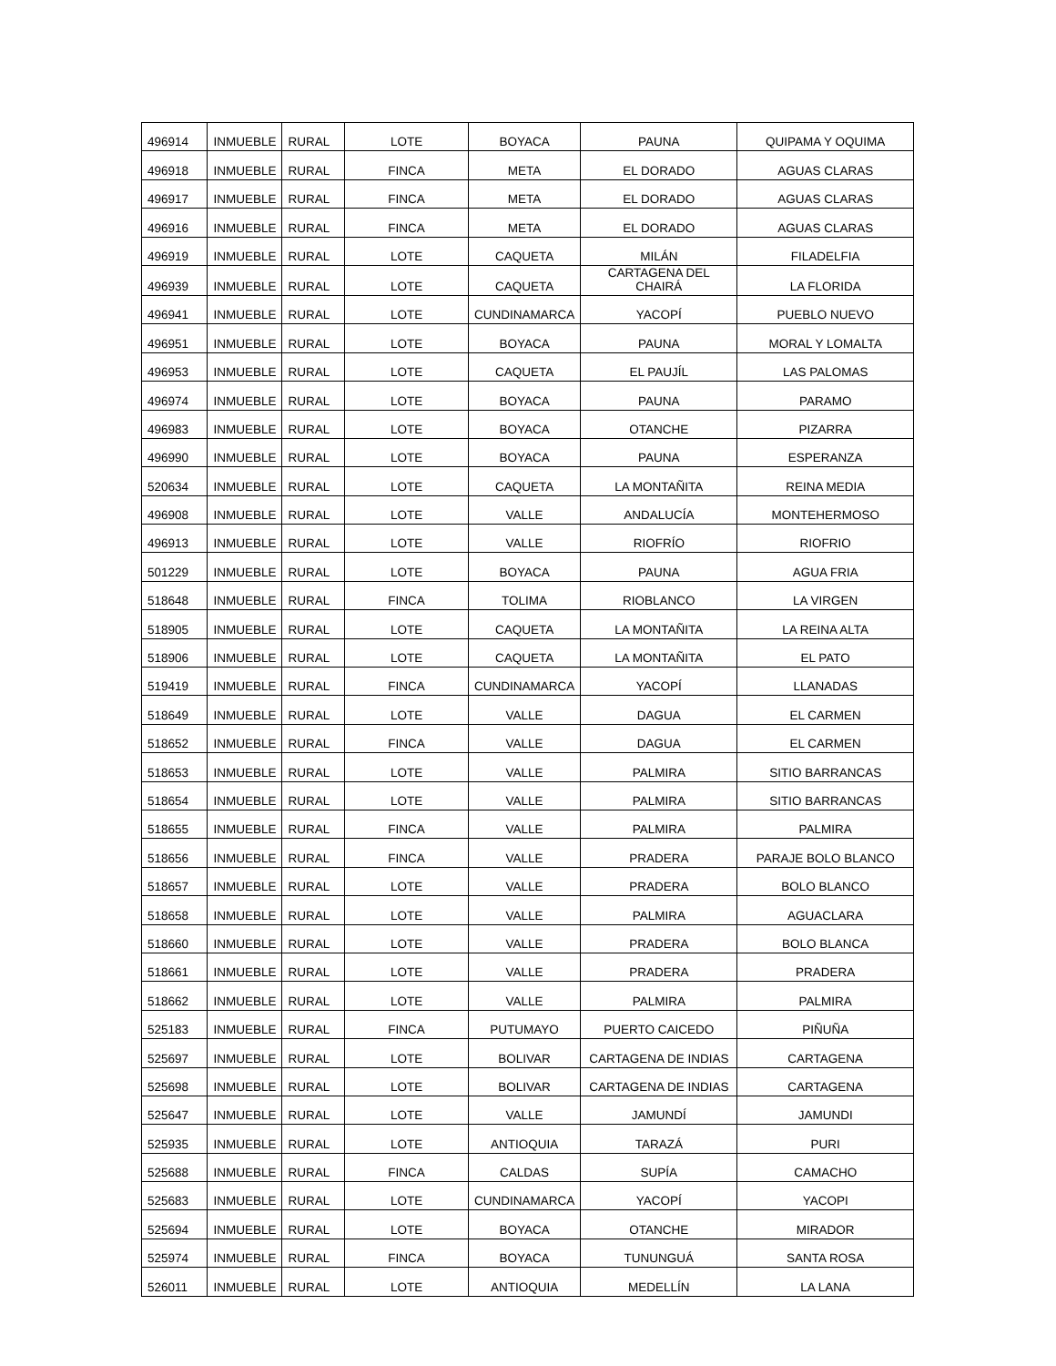| 496914 | INMUEBLE | RURAL | LOTE | BOYACA | PAUNA | QUIPAMA Y OQUIMA |
| 496918 | INMUEBLE | RURAL | FINCA | META | EL DORADO | AGUAS CLARAS |
| 496917 | INMUEBLE | RURAL | FINCA | META | EL DORADO | AGUAS CLARAS |
| 496916 | INMUEBLE | RURAL | FINCA | META | EL DORADO | AGUAS CLARAS |
| 496919 | INMUEBLE | RURAL | LOTE | CAQUETA | MILÁN | FILADELFIA |
| 496939 | INMUEBLE | RURAL | LOTE | CAQUETA | CARTAGENA DEL CHAIRÁ | LA FLORIDA |
| 496941 | INMUEBLE | RURAL | LOTE | CUNDINAMARCA | YACOPÍ | PUEBLO NUEVO |
| 496951 | INMUEBLE | RURAL | LOTE | BOYACA | PAUNA | MORAL Y LOMALTA |
| 496953 | INMUEBLE | RURAL | LOTE | CAQUETA | EL PAUJÍL | LAS PALOMAS |
| 496974 | INMUEBLE | RURAL | LOTE | BOYACA | PAUNA | PARAMO |
| 496983 | INMUEBLE | RURAL | LOTE | BOYACA | OTANCHE | PIZARRA |
| 496990 | INMUEBLE | RURAL | LOTE | BOYACA | PAUNA | ESPERANZA |
| 520634 | INMUEBLE | RURAL | LOTE | CAQUETA | LA MONTAÑITA | REINA MEDIA |
| 496908 | INMUEBLE | RURAL | LOTE | VALLE | ANDALUCÍA | MONTEHERMOSO |
| 496913 | INMUEBLE | RURAL | LOTE | VALLE | RIOFRÍO | RIOFRIO |
| 501229 | INMUEBLE | RURAL | LOTE | BOYACA | PAUNA | AGUA FRIA |
| 518648 | INMUEBLE | RURAL | FINCA | TOLIMA | RIOBLANCO | LA VIRGEN |
| 518905 | INMUEBLE | RURAL | LOTE | CAQUETA | LA MONTAÑITA | LA REINA ALTA |
| 518906 | INMUEBLE | RURAL | LOTE | CAQUETA | LA MONTAÑITA | EL PATO |
| 519419 | INMUEBLE | RURAL | FINCA | CUNDINAMARCA | YACOPÍ | LLANADAS |
| 518649 | INMUEBLE | RURAL | LOTE | VALLE | DAGUA | EL CARMEN |
| 518652 | INMUEBLE | RURAL | FINCA | VALLE | DAGUA | EL CARMEN |
| 518653 | INMUEBLE | RURAL | LOTE | VALLE | PALMIRA | SITIO BARRANCAS |
| 518654 | INMUEBLE | RURAL | LOTE | VALLE | PALMIRA | SITIO BARRANCAS |
| 518655 | INMUEBLE | RURAL | FINCA | VALLE | PALMIRA | PALMIRA |
| 518656 | INMUEBLE | RURAL | FINCA | VALLE | PRADERA | PARAJE BOLO BLANCO |
| 518657 | INMUEBLE | RURAL | LOTE | VALLE | PRADERA | BOLO BLANCO |
| 518658 | INMUEBLE | RURAL | LOTE | VALLE | PALMIRA | AGUACLARA |
| 518660 | INMUEBLE | RURAL | LOTE | VALLE | PRADERA | BOLO BLANCA |
| 518661 | INMUEBLE | RURAL | LOTE | VALLE | PRADERA | PRADERA |
| 518662 | INMUEBLE | RURAL | LOTE | VALLE | PALMIRA | PALMIRA |
| 525183 | INMUEBLE | RURAL | FINCA | PUTUMAYO | PUERTO CAICEDO | PIÑUÑA |
| 525697 | INMUEBLE | RURAL | LOTE | BOLIVAR | CARTAGENA DE INDIAS | CARTAGENA |
| 525698 | INMUEBLE | RURAL | LOTE | BOLIVAR | CARTAGENA DE INDIAS | CARTAGENA |
| 525647 | INMUEBLE | RURAL | LOTE | VALLE | JAMUNDÍ | JAMUNDI |
| 525935 | INMUEBLE | RURAL | LOTE | ANTIOQUIA | TARAZÁ | PURI |
| 525688 | INMUEBLE | RURAL | FINCA | CALDAS | SUPÍA | CAMACHO |
| 525683 | INMUEBLE | RURAL | LOTE | CUNDINAMARCA | YACOPÍ | YACOPI |
| 525694 | INMUEBLE | RURAL | LOTE | BOYACA | OTANCHE | MIRADOR |
| 525974 | INMUEBLE | RURAL | FINCA | BOYACA | TUNUNGUÁ | SANTA ROSA |
| 526011 | INMUEBLE | RURAL | LOTE | ANTIOQUIA | MEDELLÍN | LA LANA |